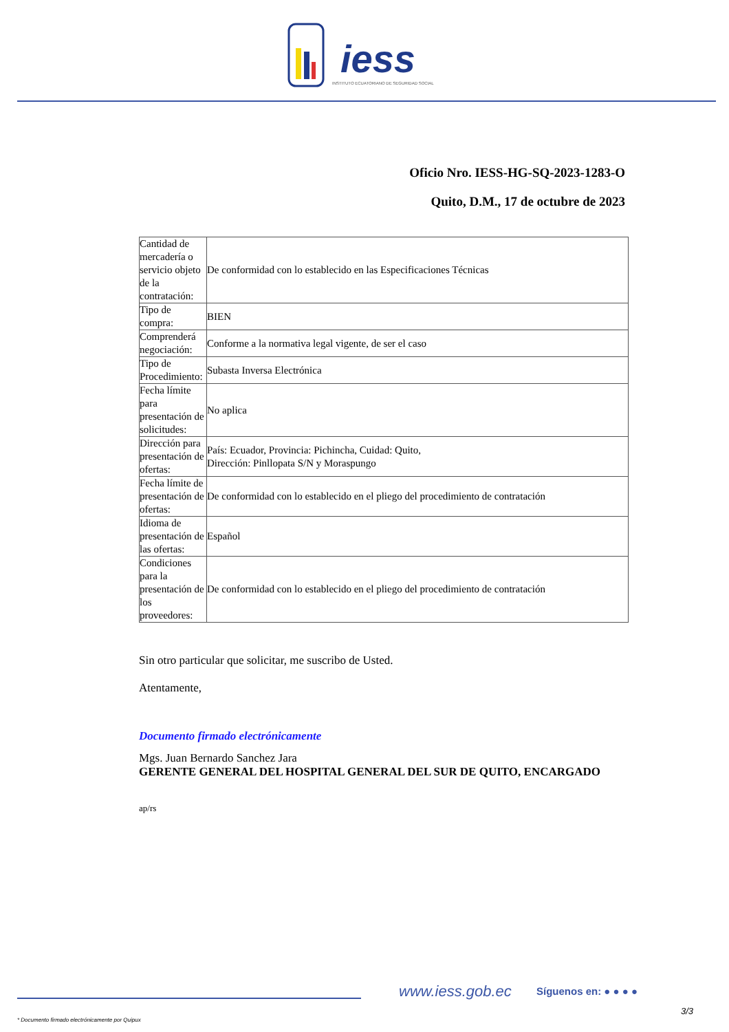iess
INSTITUTO ECUATORIANO DE SEGURIDAD SOCIAL
Oficio Nro. IESS-HG-SQ-2023-1283-O
Quito, D.M., 17 de octubre de 2023
| Cantidad de mercadería o servicio objeto de la contratación: | De conformidad con lo establecido en las Especificaciones Técnicas |
| Tipo de compra: | BIEN |
| Comprenderá negociación: | Conforme a la normativa legal vigente, de ser el caso |
| Tipo de Procedimiento: | Subasta Inversa Electrónica |
| Fecha límite para presentación de solicitudes: | No aplica |
| Dirección para presentación de ofertas: | País: Ecuador, Provincia: Pichincha, Cuidad: Quito, Dirección: Pinllopata S/N y Moraspungo |
| Fecha límite de presentación de ofertas: | De conformidad con lo establecido en el pliego del procedimiento de contratación |
| Idioma de presentación de las ofertas: | Español |
| Condiciones para la presentación de los proveedores: | De conformidad con lo establecido en el pliego del procedimiento de contratación |
Sin otro particular que solicitar, me suscribo de Usted.
Atentamente,
Documento firmado electrónicamente
Mgs. Juan Bernardo Sanchez Jara
GERENTE GENERAL DEL HOSPITAL GENERAL DEL SUR DE QUITO, ENCARGADO
ap/rs
www.iess.gob.ec Síguenos en: ● ● ● ●
3/3
* Documento firmado electrónicamente por Quipux